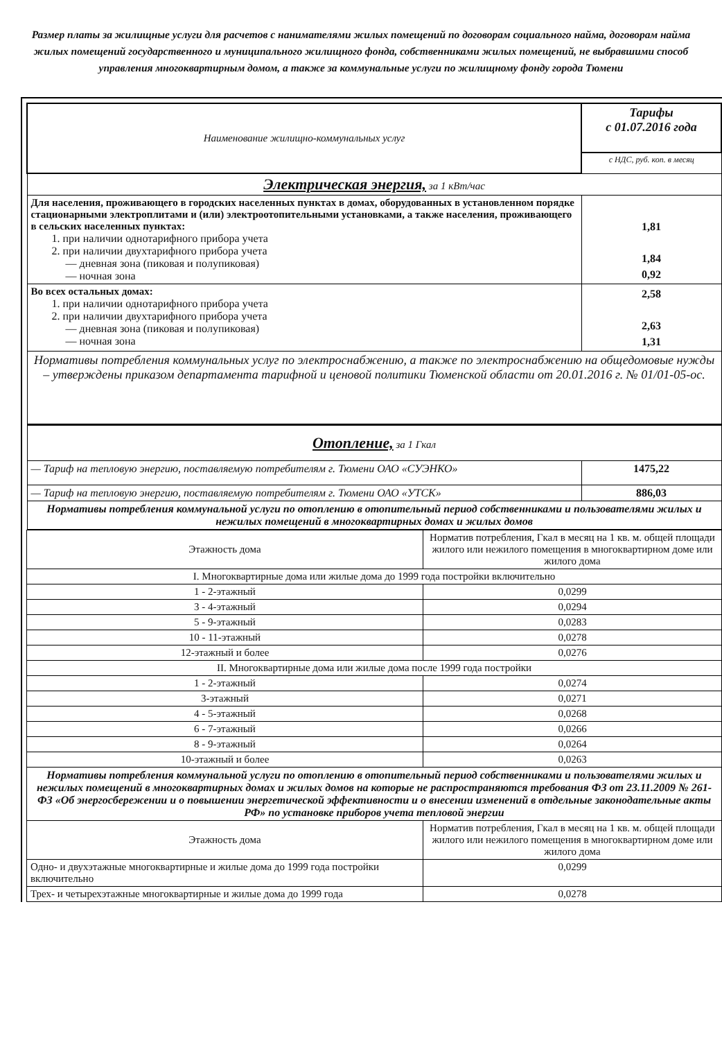Размер платы за жилищные услуги для расчетов с нанимателями жилых помещений по договорам социального найма, договорам найма жилых помещений государственного и муниципального жилищного фонда, собственниками жилых помещений, не выбравшими способ управления многоквартирным домом, а также за коммунальные услуги по жилищному фонду города Тюмени
| Наименование жилищно-коммунальных услуг | Тарифы с 01.07.2016 года |
| | с НДС, руб. коп. в месяц |
| Электрическая энергия, за 1 кВт/час | |
| Для населения, проживающего в городских населенных пунктах в домах, оборудованных в установленном порядке стационарными электроплитами и (или) электроотопительными установками, а также населения, проживающего в сельских населенных пунктах: 1. при наличии однотарифного прибора учета 2. при наличии двухтарифного прибора учета — дневная зона (пиковая и полупиковая) — ночная зона | 1,81 1,84 0,92 |
| Во всех остальных домах: 1. при наличии однотарифного прибора учета 2. при наличии двухтарифного прибора учета — дневная зона (пиковая и полупиковая) — ночная зона | 2,58 2,63 1,31 |
| Нормативы потребления коммунальных услуг по электроснабжению, а также по электроснабжению на общедомовые нужды – утверждены приказом департамента тарифной и ценовой политики Тюменской области от 20.01.2016 г. № 01/01-05-ос. | |
| Отопление, за 1 Гкал | |
| — Тариф на тепловую энергию, поставляемую потребителям г. Тюмени ОАО «СУЭНКО» | 1475,22 |
| — Тариф на тепловую энергию, поставляемую потребителям г. Тюмени ОАО «УТСК» | 886,03 |
| Нормативы потребления коммунальной услуги по отоплению в отопительный период собственниками и пользователями жилых и нежилых помещений в многоквартирных домах и жилых домов | |
| Этажность дома | Норматив потребления, Гкал в месяц на 1 кв. м. общей площади жилого или нежилого помещения в многоквартирном доме или жилого дома |
| --- | --- |
| I. Многоквартирные дома или жилые дома до 1999 года постройки включительно | |
| 1 - 2-этажный | 0,0299 |
| 3 - 4-этажный | 0,0294 |
| 5 - 9-этажный | 0,0283 |
| 10 - 11-этажный | 0,0278 |
| 12-этажный и более | 0,0276 |
| II. Многоквартирные дома или жилые дома после 1999 года постройки | |
| 1 - 2-этажный | 0,0274 |
| 3-этажный | 0,0271 |
| 4 - 5-этажный | 0,0268 |
| 6 - 7-этажный | 0,0266 |
| 8 - 9-этажный | 0,0264 |
| 10-этажный и более | 0,0263 |
| Нормативы потребления коммунальной услуги по отоплению в отопительный период собственниками и пользователями жилых и нежилых помещений в многоквартирных домах и жилых домов на которые не распространяются требования ФЗ от 23.11.2009 № 261-ФЗ «Об энергосбережении и о повышении энергетической эффективности и о внесении изменений в отдельные законодательные акты РФ» по установке приборов учета тепловой энергии | |
| Этажность дома | Норматив потребления, Гкал в месяц на 1 кв. м. общей площади жилого или нежилого помещения в многоквартирном доме или жилого дома |
| Одно- и двухэтажные многоквартирные и жилые дома до 1999 года постройки включительно | 0,0299 |
| Трех- и четырехэтажные многоквартирные и жилые дома до 1999 года | 0,0278 |